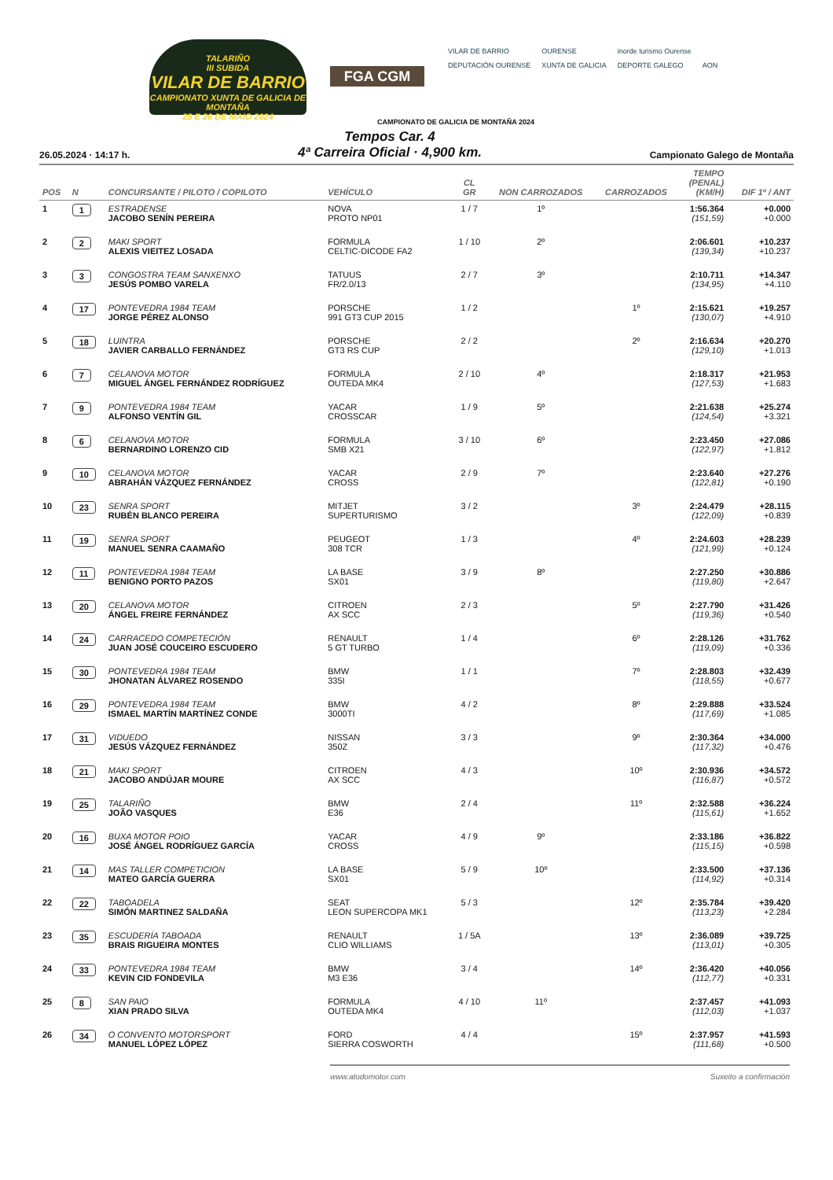TALARIÑO
III SUBIDA
VILAR DE BARRIO
CAMPIONATO XUNTA DE GALICIA DE MONTAÑA
25 E 26 DE MAIO 2024
FGA CGM
VILAR DE BARRIO OURENSE inorde turismo Ourense DEPUTACIÓN OURENSE XUNTA DE GALICIA DEPORTE GALEGO AON
CAMPIONATO DE GALICIA DE MONTAÑA 2024
26.05.2024 · 14:17 h.
Tempos Car. 4
4ª Carreira Oficial · 4,900 km.
Campionato Galego de Montaña
| POS | N | CONCURSANTE / PILOTO / COPILOTO | VEHÍCULO | CL GR | NON CARROZADOS | CARROZADOS | TEMPO (PENAL) (KM/H) | DIF 1º / ANT |
| --- | --- | --- | --- | --- | --- | --- | --- | --- |
| 1 | 1 | ESTRADENSE JACOBO SENÍN PEREIRA | NOVA PROTO NP01 | 1 / 7 | 1º | | 1:56.364 (151,59) | +0.000 +0.000 |
| 2 | 2 | MAKI SPORT ALEXIS VIEITEZ LOSADA | FORMULA CELTIC-DICODE FA2 | 1 / 10 | 2º | | 2:06.601 (139,34) | +10.237 +10.237 |
| 3 | 3 | CONGOSTRA TEAM SANXENXO JESÚS POMBO VARELA | TATUUS FR/2.0/13 | 2 / 7 | 3º | | 2:10.711 (134,95) | +14.347 +4.110 |
| 4 | 17 | PONTEVEDRA 1984 TEAM JORGE PÉREZ ALONSO | PORSCHE 991 GT3 CUP 2015 | 1 / 2 | | 1º | 2:15.621 (130,07) | +19.257 +4.910 |
| 5 | 18 | LUINTRA JAVIER CARBALLO FERNÁNDEZ | PORSCHE GT3 RS CUP | 2 / 2 | | 2º | 2:16.634 (129,10) | +20.270 +1.013 |
| 6 | 7 | CELANOVA MOTOR MIGUEL ÁNGEL FERNÁNDEZ RODRÍGUEZ | FORMULA OUTEDA MK4 | 2 / 10 | 4º | | 2:18.317 (127,53) | +21.953 +1.683 |
| 7 | 9 | PONTEVEDRA 1984 TEAM ALFONSO VENTÍN GIL | YACAR CROSSCAR | 1 / 9 | 5º | | 2:21.638 (124,54) | +25.274 +3.321 |
| 8 | 6 | CELANOVA MOTOR BERNARDINO LORENZO CID | FORMULA SMB X21 | 3 / 10 | 6º | | 2:23.450 (122,97) | +27.086 +1.812 |
| 9 | 10 | CELANOVA MOTOR ABRAHÁN VÁZQUEZ FERNÁNDEZ | YACAR CROSS | 2 / 9 | 7º | | 2:23.640 (122,81) | +27.276 +0.190 |
| 10 | 23 | SENRA SPORT RUBÉN BLANCO PEREIRA | MITJET SUPERTURISMO | 3 / 2 | | 3º | 2:24.479 (122,09) | +28.115 +0.839 |
| 11 | 19 | SENRA SPORT MANUEL SENRA CAAMAÑO | PEUGEOT 308 TCR | 1 / 3 | | 4º | 2:24.603 (121,99) | +28.239 +0.124 |
| 12 | 11 | PONTEVEDRA 1984 TEAM BENIGNO PORTO PAZOS | LA BASE SX01 | 3 / 9 | 8º | | 2:27.250 (119,80) | +30.886 +2.647 |
| 13 | 20 | CELANOVA MOTOR ÁNGEL FREIRE FERNÁNDEZ | CITROEN AX SCC | 2 / 3 | | 5º | 2:27.790 (119,36) | +31.426 +0.540 |
| 14 | 24 | CARRACEDO COMPETECIÓN JUAN JOSÉ COUCEIRO ESCUDERO | RENAULT 5 GT TURBO | 1 / 4 | | 6º | 2:28.126 (119,09) | +31.762 +0.336 |
| 15 | 30 | PONTEVEDRA 1984 TEAM JHONATAN ÁLVAREZ ROSENDO | BMW 335I | 1 / 1 | | 7º | 2:28.803 (118,55) | +32.439 +0.677 |
| 16 | 29 | PONTEVEDRA 1984 TEAM ISMAEL MARTÍN MARTÍNEZ CONDE | BMW 3000TI | 4 / 2 | | 8º | 2:29.888 (117,69) | +33.524 +1.085 |
| 17 | 31 | VIDUEDO JESÚS VÁZQUEZ FERNÁNDEZ | NISSAN 350Z | 3 / 3 | | 9º | 2:30.364 (117,32) | +34.000 +0.476 |
| 18 | 21 | MAKI SPORT JACOBO ANDÚJAR MOURE | CITROEN AX SCC | 4 / 3 | | 10º | 2:30.936 (116,87) | +34.572 +0.572 |
| 19 | 25 | TALARIÑO JOÃO VASQUES | BMW E36 | 2 / 4 | | 11º | 2:32.588 (115,61) | +36.224 +1.652 |
| 20 | 16 | BUXA MOTOR POIO JOSÉ ÁNGEL RODRÍGUEZ GARCÍA | YACAR CROSS | 4 / 9 | 9º | | 2:33.186 (115,15) | +36.822 +0.598 |
| 21 | 14 | MAS TALLER COMPETICION MATEO GARCÍA GUERRA | LA BASE SX01 | 5 / 9 | 10º | | 2:33.500 (114,92) | +37.136 +0.314 |
| 22 | 22 | TABOADELA SIMÓN MARTINEZ SALDAÑA | SEAT LEON SUPERCOPA MK1 | 5 / 3 | | 12º | 2:35.784 (113,23) | +39.420 +2.284 |
| 23 | 35 | ESCUDERÍA TABOADA BRAIS RIGUEIRA MONTES | RENAULT CLIO WILLIAMS | 1 / 5A | | 13º | 2:36.089 (113,01) | +39.725 +0.305 |
| 24 | 33 | PONTEVEDRA 1984 TEAM KEVIN CID FONDEVILA | BMW M3 E36 | 3 / 4 | | 14º | 2:36.420 (112,77) | +40.056 +0.331 |
| 25 | 8 | SAN PAIO XIAN PRADO SILVA | FORMULA OUTEDA MK4 | 4 / 10 | 11º | | 2:37.457 (112,03) | +41.093 +1.037 |
| 26 | 34 | O CONVENTO MOTORSPORT MANUEL LÓPEZ LÓPEZ | FORD SIERRA COSWORTH | 4 / 4 | | 15º | 2:37.957 (111,68) | +41.593 +0.500 |
www.atodomotor.com Suxeito a confirmación